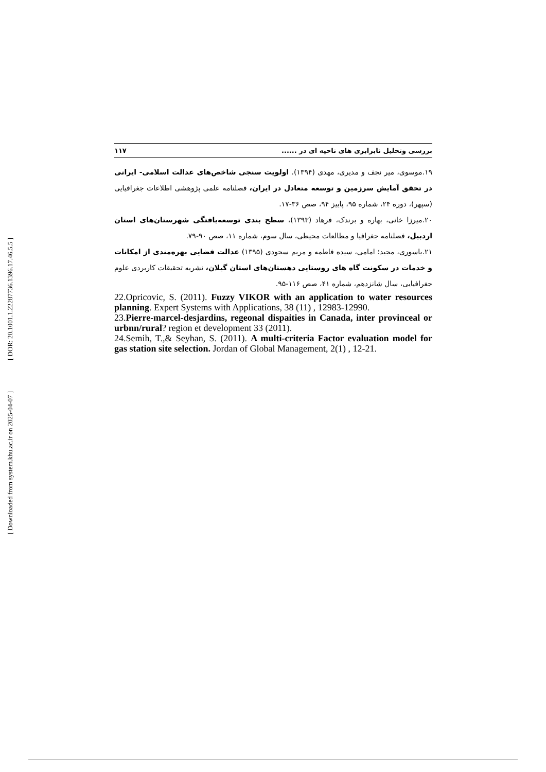[ DOR: 20.1001.1.22287736.1396.17.46.5.5 ]
[ Downloaded from system.khu.ac.ir on 2025-04-07 ]
بررسی وتحلیل نابرابری های ناحیه ای در ...... ۱۱۷
۱۹.موسوی، میر نجف و مدیری، مهدی (۱۳۹۴). اولویت سنجی شاخص‌های عدالت اسلامی- ایرانی در تحقق آمایش سرزمین و توسعه متعادل در ایران، فصلنامه علمی پژوهشی اطلاعات جغرافیایی (سپهر)، دوره ۲۴، شماره ۹۵، پاییز ۹۴، صص ۳۶-۱۷.
۲۰.میرزا خانی، بهاره و برندک، فرهاد (۱۳۹۳)، سطح بندی توسعه‌یافتگی شهرستان‌های استان اردبیل، فصلنامه جغرافیا و مطالعات محیطی، سال سوم، شماره ۱۱، صص ۹۰-۷۹.
۲۱.یاسوری، مجید؛ امامی، سیده فاطمه و مریم سجودی (۱۳۹۵) عدالت فضایی بهره‌مندی از امکانات و خدمات در سکونت گاه های روستایی دهستان‌های استان گیلان، نشریه تحقیقات کاربردی علوم جغرافیایی، سال شانزدهم، شماره ۴۱، صص ۱۱۶-۹۵.
22.Opricovic, S. (2011). Fuzzy VIKOR with an application to water resources planning. Expert Systems with Applications, 38 (11) , 12983-12990.
23.Pierre-marcel-desjardins, regeonal dispaities in Canada, inter provinceal or urbnn/rural? region et development 33 (2011).
24.Semih, T.,& Seyhan, S. (2011). A multi-criteria Factor evaluation model for gas station site selection. Jordan of Global Management, 2(1) , 12-21.